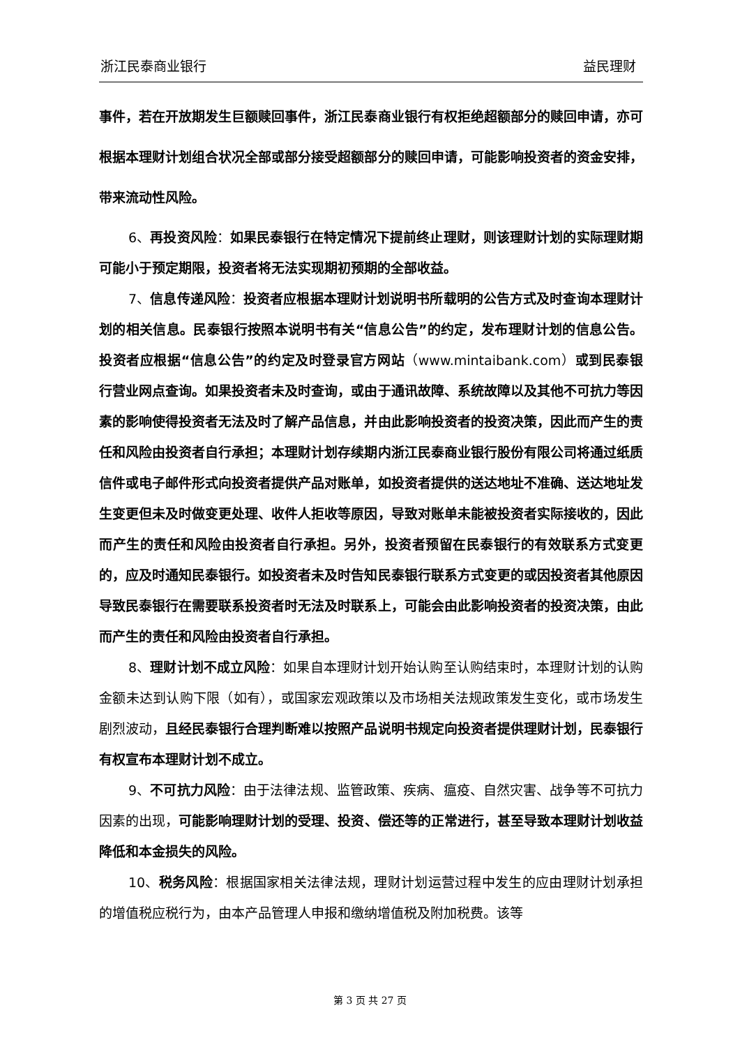浙江民泰商业银行 益民理财
事件，若在开放期发生巨额赎回事件，浙江民泰商业银行有权拒绝超额部分的赎回申请，亦可根据本理财计划组合状况全部或部分接受超额部分的赎回申请，可能影响投资者的资金安排，带来流动性风险。
6、再投资风险：如果民泰银行在特定情况下提前终止理财，则该理财计划的实际理财期可能小于预定期限，投资者将无法实现期初预期的全部收益。
7、信息传递风险：投资者应根据本理财计划说明书所载明的公告方式及时查询本理财计划的相关信息。民泰银行按照本说明书有关“信息公告”的约定，发布理财计划的信息公告。投资者应根据“信息公告”的约定及时登录官方网站（www.mintaibank.com）或到民泰银行营业网点查询。如果投资者未及时查询，或由于通讯故障、系统故障以及其他不可抗力等因素的影响使得投资者无法及时了解产品信息，并由此影响投资者的投资决策，因此而产生的责任和风险由投资者自行承担；本理财计划存续期内浙江民泰商业银行股份有限公司将通过纸质信件或电子邮件形式向投资者提供产品对账单，如投资者提供的送达地址不准确、送达地址发生变更但未及时做变更处理、收件人拒收等原因，导致对账单未能被投资者实际接收的，因此而产生的责任和风险由投资者自行承担。另外，投资者预留在民泰银行的有效联系方式变更的，应及时通知民泰银行。如投资者未及时告知民泰银行联系方式变更的或因投资者其他原因导致民泰银行在需要联系投资者时无法及时联系上，可能会由此影响投资者的投资决策，由此而产生的责任和风险由投资者自行承担。
8、理财计划不成立风险：如果自本理财计划开始认购至认购结束时，本理财计划的认购金额未达到认购下限（如有），或国家宏观政策以及市场相关法规政策发生变化，或市场发生剧烈波动，且经民泰银行合理判断难以按照产品说明书规定向投资者提供理财计划，民泰银行有权宣布本理财计划不成立。
9、不可抗力风险：由于法律法规、监管政策、疾病、瘟疫、自然灾害、战争等不可抗力因素的出现，可能影响理财计划的受理、投资、偿还等的正常进行，甚至导致本理财计划收益降低和本金损失的风险。
10、税务风险：根据国家相关法律法规，理财计划运营过程中发生的应由理财计划承担的增值税应税行为，由本产品管理人申报和缴纳增值税及附加税费。该等
第 3 页 共 27 页